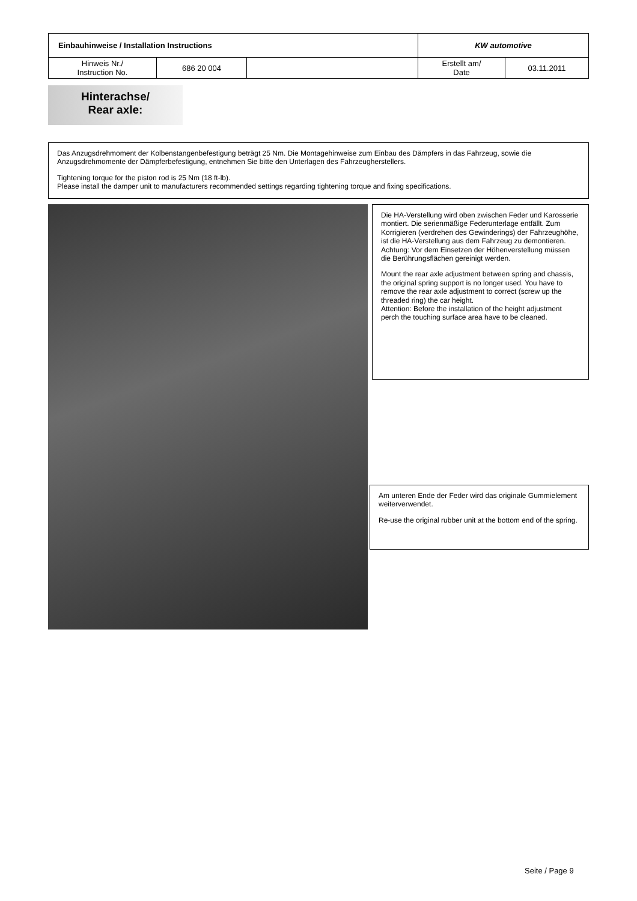| Einbauhinweise / Installation Instructions | | | KW automotive | |
| Hinweis Nr./ Instruction No. | 686 20 004 | | Erstellt am/ Date | 03.11.2011 |
Hinterachse/
Rear axle:
Das Anzugsdrehmoment der Kolbenstangenbefestigung beträgt 25 Nm. Die Montagehinweise zum Einbau des Dämpfers in das Fahrzeug, sowie die Anzugsdrehmomente der Dämpferbefestigung, entnehmen Sie bitte den Unterlagen des Fahrzeugherstellers.
Tightening torque for the piston rod is 25 Nm (18 ft-lb).
Please install the damper unit to manufacturers recommended settings regarding tightening torque and fixing specifications.
Die HA-Verstellung wird oben zwischen Feder und Karosserie montiert. Die serienmäßige Federunterlage entfällt. Zum Korrigieren (verdrehen des Gewinderings) der Fahrzeughöhe, ist die HA-Verstellung aus dem Fahrzeug zu demontieren. Achtung: Vor dem Einsetzen der Höhenverstellung müssen die Berührungsflächen gereinigt werden.
Mount the rear axle adjustment between spring and chassis, the original spring support is no longer used. You have to remove the rear axle adjustment to correct (screw up the threaded ring) the car height.
Attention: Before the installation of the height adjustment perch the touching surface area have to be cleaned.
Am unteren Ende der Feder wird das originale Gummielement weiterverwendet.
Re-use the original rubber unit at the bottom end of the spring.
Seite / Page 9